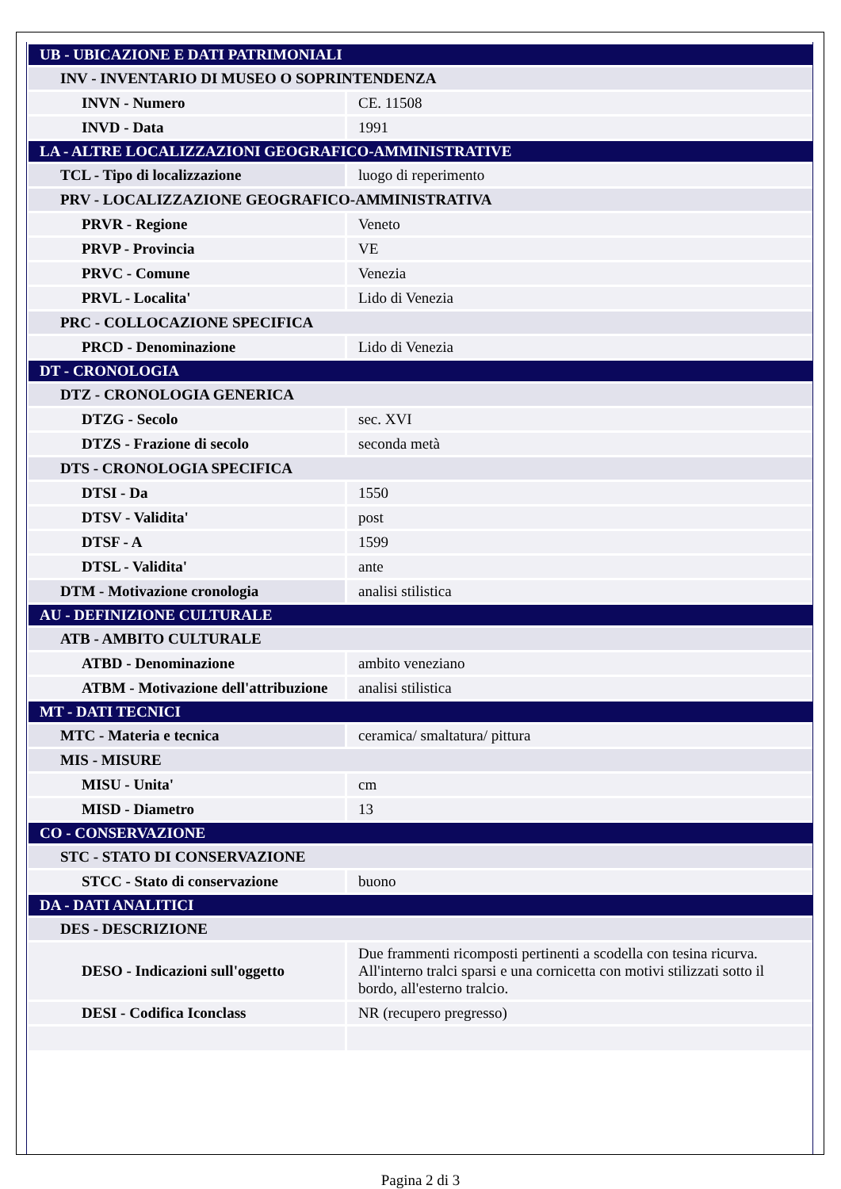| UB - UBICAZIONE E DATI PATRIMONIALI | |
| INV - INVENTARIO DI MUSEO O SOPRINTENDENZA | |
| INVN - Numero | CE. 11508 |
| INVD - Data | 1991 |
| LA - ALTRE LOCALIZZAZIONI GEOGRAFICO-AMMINISTRATIVE | |
| TCL - Tipo di localizzazione | luogo di reperimento |
| PRV - LOCALIZZAZIONE GEOGRAFICO-AMMINISTRATIVA | |
| PRVR - Regione | Veneto |
| PRVP - Provincia | VE |
| PRVC - Comune | Venezia |
| PRVL - Localita' | Lido di Venezia |
| PRC - COLLOCAZIONE SPECIFICA | |
| PRCD - Denominazione | Lido di Venezia |
| DT - CRONOLOGIA | |
| DTZ - CRONOLOGIA GENERICA | |
| DTZG - Secolo | sec. XVI |
| DTZS - Frazione di secolo | seconda metà |
| DTS - CRONOLOGIA SPECIFICA | |
| DTSI - Da | 1550 |
| DTSV - Validita' | post |
| DTSF - A | 1599 |
| DTSL - Validita' | ante |
| DTM - Motivazione cronologia | analisi stilistica |
| AU - DEFINIZIONE CULTURALE | |
| ATB - AMBITO CULTURALE | |
| ATBD - Denominazione | ambito veneziano |
| ATBM - Motivazione dell'attribuzione | analisi stilistica |
| MT - DATI TECNICI | |
| MTC - Materia e tecnica | ceramica/ smaltatura/ pittura |
| MIS - MISURE | |
| MISU - Unita' | cm |
| MISD - Diametro | 13 |
| CO - CONSERVAZIONE | |
| STC - STATO DI CONSERVAZIONE | |
| STCC - Stato di conservazione | buono |
| DA - DATI ANALITICI | |
| DES - DESCRIZIONE | |
| DESO - Indicazioni sull'oggetto | Due frammenti ricomposti pertinenti a scodella con tesina ricurva. All'interno tralci sparsi e una cornicetta con motivi stilizzati sotto il bordo, all'esterno tralcio. |
| DESI - Codifica Iconclass | NR (recupero pregresso) |
Pagina 2 di 3